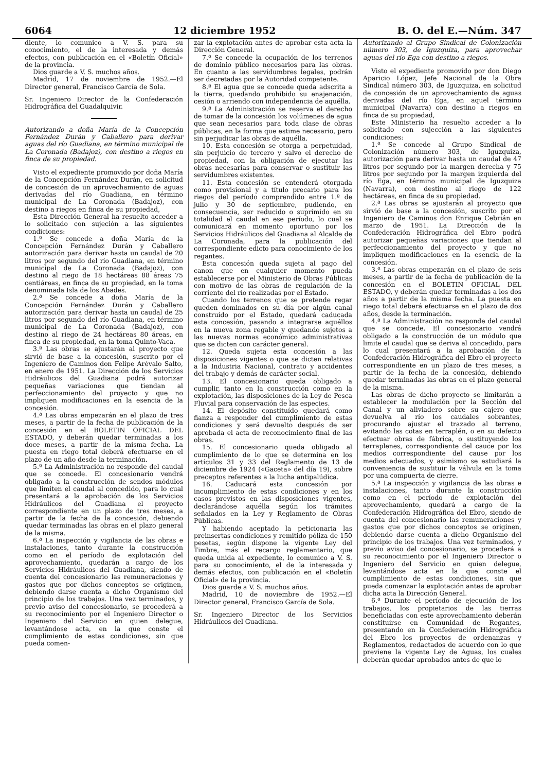6064 12 diciembre 1952 B. O. del E.—Núm. 347
diente, lo comunico a V. S. para su conocimiento, el de la interesada y demás efectos, con publicación en el «Boletín Oficial» de la provincia.
Dios guarde a V. S. muchos años.
Madrid, 17 de noviembre de 1952.—El Director general, Francisco García de Sola.
Sr. Ingeniero Director de la Confederación Hidrográfica del Guadalquivir.
Autorizando a doña María de la Concepción Fernández Durán y Caballero para derivar aguas del río Guadiana, en término municipal de La Coronada (Badajoz), con destino a riegos en finca de su propiedad.
Visto el expediente promovido por doña María de la Concepción Fernández Durán, en solicitud de concesión de un aprovechamiento de aguas derivadas del río Guadiana, en término municipal de La Coronada (Badajoz), con destino a riegos en finca de su propiedad,
Esta Dirección General ha resuelto acceder a lo solicitado con sujeción a las siguientes condiciones:
1.ª Se concede a doña María de la Concepción Fernández Durán y Caballero autorización para derivar hasta un caudal de 20 litros por segundo del río Guadiana, en término municipal de La Coronada (Badajoz), con destino al riego de 18 hectáreas 88 áreas 75 centiáreas, en finca de su propiedad, en la toma denominada Isla de los Abades.
2.ª Se concede a doña María de la Concepción Fernández Durán y Caballero autorización para derivar hasta un caudal de 25 litros por segundo del río Guadiana, en término municipal de La Coronada (Badajoz), con destino al riego de 24 hectáreas 80 áreas, en finca de su propiedad, en la toma Quinto-Vaca.
3.ª Las obras se ajustarán al proyecto que sirvió de base a la concesión, suscrito por el Ingeniero de Caminos don Felipe Arévalo Salto, en enero de 1951. La Dirección de los Servicios Hidráulicos del Guadiana podrá autorizar pequeñas variaciones que tiendan al perfeccionamiento del proyecto y que no impliquen modificaciones en la esencia de la concesión.
4.ª Las obras empezarán en el plazo de tres meses, a partir de la fecha de publicación de la concesión en el BOLETIN OFICIAL DEL ESTADO, y deberán quedar terminadas a los doce meses, a partir de la misma fecha. La puesta en riego total deberá efectuarse en el plazo de un año desde la terminación.
5.ª La Administración no responde del caudal que se concede. El concesionario vendrá obligado a la construcción de sendos módulos que limiten el caudal al concedido, para lo cual presentará a la aprobación de los Servicios Hidráulicos del Guadiana el proyecto correspondiente en un plazo de tres meses, a partir de la fecha de la concesión, debiendo quedar terminadas las obras en el plazo general de la misma.
6.ª La inspección y vigilancia de las obras e instalaciones, tanto durante la construcción como en el período de explotación del aprovechamiento, quedarán a cargo de los Servicios Hidráulicos del Guadiana, siendo de cuenta del concesionario las remuneraciones y gastos que por dichos conceptos se originen, debiendo darse cuenta a dicho Organismo del principio de los trabajos. Una vez terminados, y previo aviso del concesionario, se procederá a su reconocimiento por el Ingeniero Director o Ingeniero del Servicio en quien delegue, levantándose acta, en la que conste el cumplimiento de estas condiciones, sin que pueda comen-
zar la explotación antes de aprobar esta acta la Dirección General.
7.ª Se concede la ocupación de los terrenos de dominio público necesarios para las obras. En cuanto a las servidumbres legales, podrán ser decretadas por la Autoridad competente.
8.ª El agua que se concede queda adscrita a la tierra, quedando prohibido su enajenación, cesión o arriendo con independencia de aquélla.
9.ª La Administración se reserva el derecho de tomar de la concesión los volúmenes de agua que sean necesarios para toda clase de obras públicas, en la forma que estime necesario, pero sin perjudicar las obras de aquélla.
10. Esta concesión se otorga a perpetuidad, sin perjuicio de tercero y salvo el derecho de propiedad, con la obligación de ejecutar las obras necesarias para conservar o sustituir las servidumbres existentes.
11. Esta concesión se entenderá otorgada como provisional y a título precario para los riegos del período comprendido entre 1.º de julio y 30 de septiembre, pudiendo, en consecuencia, ser reducido o suprimido en su totalidad el caudal en ese período, lo cual se comunicará en momento oportuno por los Servicios Hidráulicos del Guadiana al Alcalde de La Coronada, para la publicación del correspondiente edicto para conocimiento de los regantes.
Esta concesión queda sujeta al pago del canon que en cualquier momento pueda establecerse por el Ministerio de Obras Públicas con motivo de las obras de regulación de la corriente del río realizadas por el Estado.
Cuando los terrenos que se pretende regar queden dominados en su día por algún canal construído por el Estado, quedará caducada esta concesión, pasando a integrarse aquéllos en la nueva zona regable y quedando sujetos a las nuevas normas económico administrativas que se dicten con carácter general.
12. Queda sujeta esta concesión a las disposiciones vigentes o que se dicten relativas a la Industria Nacional, contrato y accidentes del trabajo y demás de carácter social.
13. El concesionario queda obligado a cumplir, tanto en la construcción como en la explotación, las disposiciones de la Ley de Pesca Fluvial para conservación de las especies.
14. El depósito constituído quedará como fianza a responder del cumplimiento de estas condiciones y será devuelto después de ser aprobada el acta de reconocimiento final de las obras.
15. El concesionario queda obligado al cumplimiento de lo que se determina en los artículos 31 y 33 del Reglamento de 13 de diciembre de 1924 («Gaceta» del día 19), sobre preceptos referentes a la lucha antipalúdica.
16. Caducará esta concesión por incumplimiento de estas condiciones y en los casos previstos en las disposiciones vigentes, declarándose aquélla según los trámites señalados en la Ley y Reglamento de Obras Públicas.
Y habiendo aceptado la peticionaria las preinsertas condiciones y remitido póliza de 150 pesetas, según dispone la vigente Ley del Timbre, más el recargo reglamentario, que queda unida al expediente, lo comunico a V. S. para su conocimiento, el de la interesada y demás efectos, con publicación en el «Boletín Oficial» de la provincia.
Dios guarde a V. S. muchos años.
Madrid, 10 de noviembre de 1952.—El Director general, Francisco García de Sola.
Sr. Ingeniero Director de los Servicios Hidráulicos del Guadiana.
Autorizando al Grupo Sindical de Colonización número 303, de Iguzquiza, para aprovechar aguas del río Ega con destino a riegos.
Visto el expediente promovido por don Diego Aparicio López, Jefe Nacional de la Obra Sindical número 303, de Iguzquiza, en solicitud de concesión de un aprovechamiento de aguas derivadas del río Ega, en aquel término municipal (Navarra) con destino a riegos en finca de su propiedad,
Este Ministerio ha resuelto acceder a lo solicitado con sujección a las siguientes condiciones:
1.ª Se concede al Grupo Sindical de Colonización número 303, de Iguzquiza, autorización para derivar hasta un caudal de 47 litros por segundo por la margen derecha y 75 litros por segundo por la margen izquierda del río Ega, en término municipal de Iguzquiza (Navarra), con destino al riego de 122 hectáreas, en finca de su propiedad.
2.ª Las obras se ajustarán al proyecto que sirvió de base a la concesión, suscrito por el Ingeniero de Caminos don Enrique Cebrián en marzo de 1951. La Dirección de la Confederación Hidrográfica del Ebro podrá autorizar pequeñas variaciones que tiendan al perfeccionamiento del proyecto y que no impliquen modificaciones en la esencia de la concesión.
3.ª Las obras empezarán en el plazo de seis meses, a partir de la fecha de publicación de la concesión en el BOLETIN OFICIAL DEL ESTADO, y deberán quedar terminadas a los dos años a partir de la misma fecha. La puesta en riego total deberá efectuarse en el plazo de dos años, desde la terminación.
4.ª La Administración no responde del caudal que se concede. El concesionario vendrá obligado a la construcción de un módulo que limite el caudal que se deriva al concedido, para lo cual presentará a la aprobación de la Confederación Hidrográfica del Ebro el proyecto correspondiente en un plazo de tres meses, a partir de la fecha de la concesión, debiendo quedar terminadas las obras en el plazo general de la misma.
Las obras de dicho proyecto se limitarán a establecer la modulación por la Sección del Canal y un aliviadero sobre su cajero que devuelva al río los caudales sobrantes, procurando ajustar el trazado al terreno, evitando las cotas en terraplén, o en su defecto efectuar obras de fábrica, o sustituyendo los terraplenes, correspondiente del cauce por los medios correspondiente del cause por los medios adecuados, y asimismo se estudiará la conveniencia de sustituir la válvula en la toma por una compuerta de cierre.
5.ª La inspección y vigilancia de las obras e instalaciones, tanto durante la construcción como en el período de explotación del aprovechamiento, quedará a cargo de la Confederación Hidrográfica del Ebro, siendo de cuenta del concesionario las remuneraciones y gastos que por dichos conceptos se originen, debiendo darse cuenta a dicho Organismo del principio de los trabajos. Una vez terminados, y previo aviso del concesionario, se procederá a su reconocimiento por el Ingeniero Director o Ingeniero del Servicio en quien delegue, levantándose acta en la que conste el cumplimiento de estas condiciones, sin que pueda comenzar la explotación antes de aprobar dicha acta la Dirección General.
6.ª Durante el período de ejecución de los trabajos, los propietarios de las tierras beneficiadas con este aprovechamiento deberán constituirse en Comunidad de Regantes, presentando en la Confederación Hidrográfica del Ebro los proyectos de ordenanzas y Reglamentos, redactados de acuerdo con lo que previene la vigente Ley de Aguas, los cuales deberán quedar aprobados antes de que lo